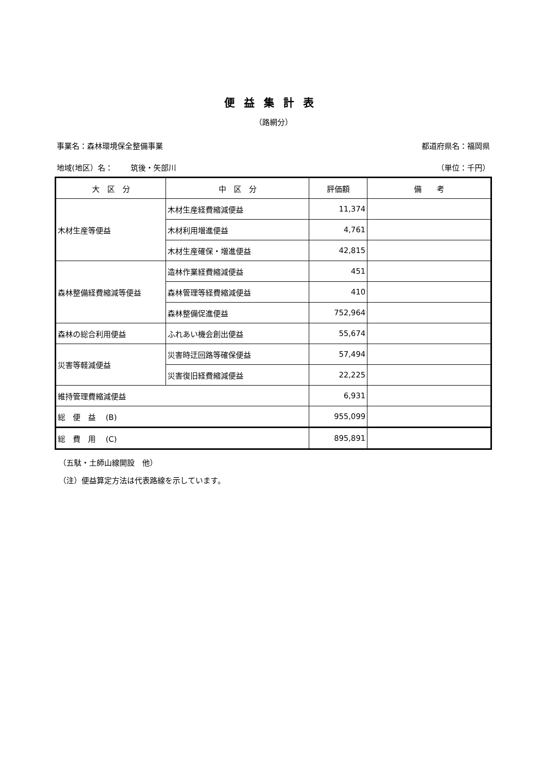便益集計表
（路網分）
事業名：森林環境保全整備事業 都道府県名：福岡県
地域(地区）名：　　 筑後・矢部川 （単位：千円）
| 大 区 分 | 中 区 分 | 評価額 | 備 考 |
| --- | --- | --- | --- |
| 木材生産等便益 | 木材生産経費縮減便益 | 11,374 | |
| | 木材利用増進便益 | 4,761 | |
| | 木材生産確保・増進便益 | 42,815 | |
| 森林整備経費縮減等便益 | 造林作業経費縮減便益 | 451 | |
| | 森林管理等経費縮減便益 | 410 | |
| | 森林整備促進便益 | 752,964 | |
| 森林の総合利用便益 | ふれあい機会創出便益 | 55,674 | |
| 災害等軽減便益 | 災害時迂回路等確保便益 | 57,494 | |
| | 災害復旧経費縮減便益 | 22,225 | |
| 維持管理費縮減便益 | | 6,931 | |
| 総 便 益 (B) | | 955,099 | |
| 総 費 用 (C) | | 895,891 | |
（五駄・土師山線開設　他）
（注）便益算定方法は代表路線を示しています。